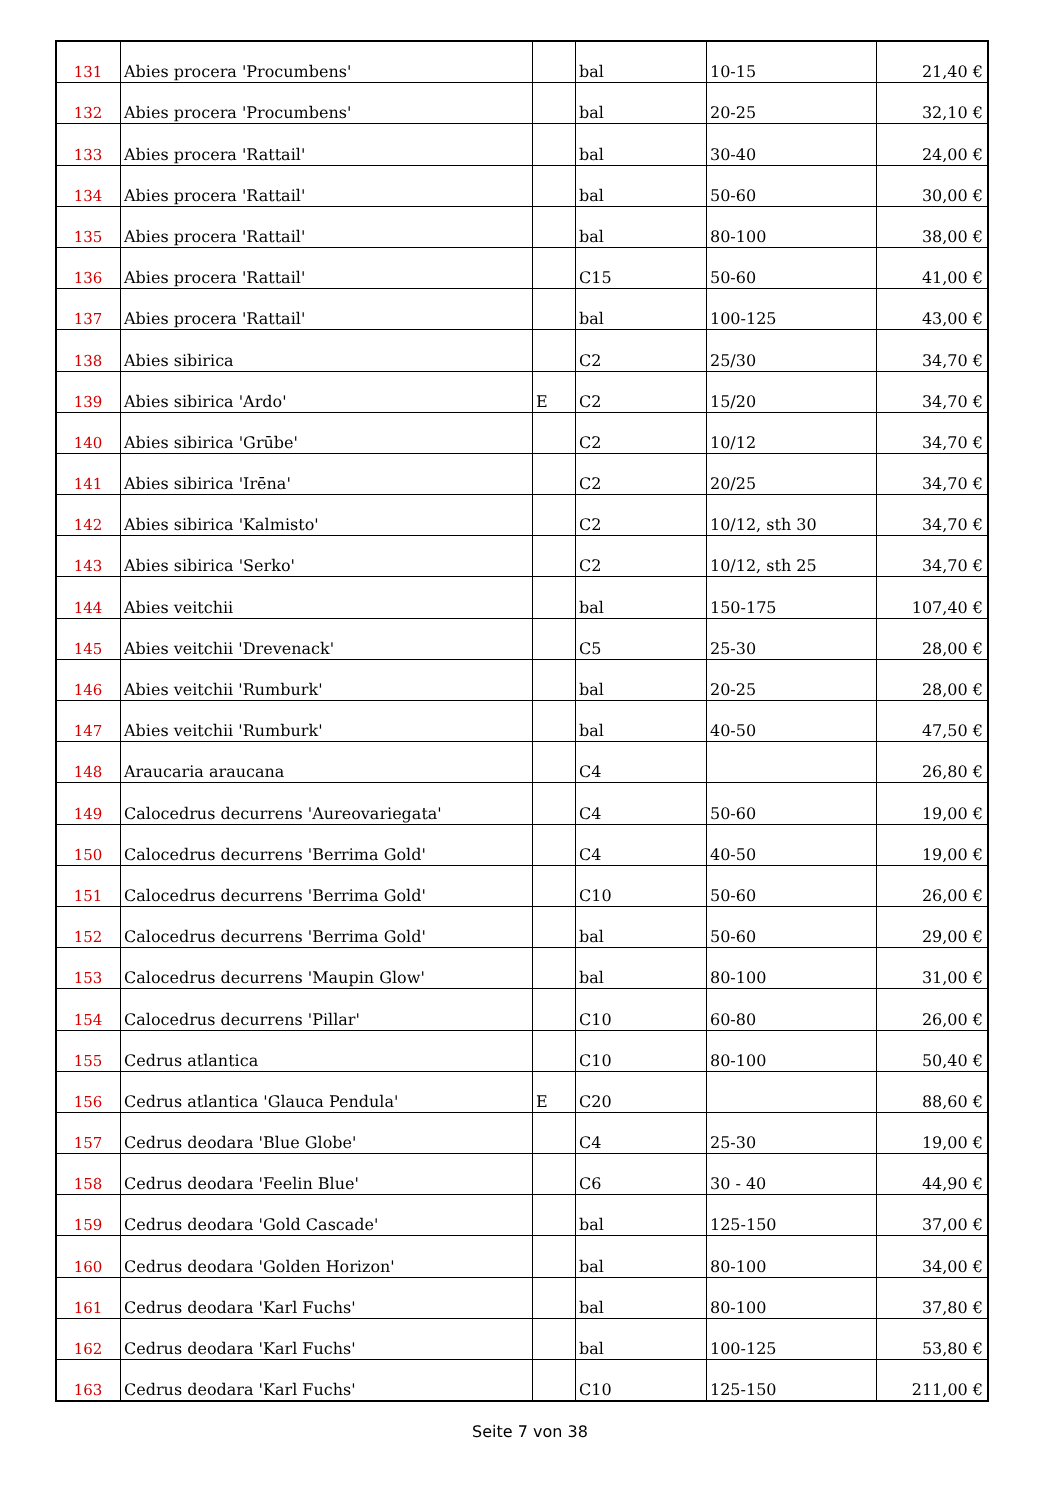| 131 | Abies procera 'Procumbens' | | bal | 10-15 | 21,40 € |
| 132 | Abies procera 'Procumbens' | | bal | 20-25 | 32,10 € |
| 133 | Abies procera 'Rattail' | | bal | 30-40 | 24,00 € |
| 134 | Abies procera 'Rattail' | | bal | 50-60 | 30,00 € |
| 135 | Abies procera 'Rattail' | | bal | 80-100 | 38,00 € |
| 136 | Abies procera 'Rattail' | | C15 | 50-60 | 41,00 € |
| 137 | Abies procera 'Rattail' | | bal | 100-125 | 43,00 € |
| 138 | Abies sibirica | | C2 | 25/30 | 34,70 € |
| 139 | Abies sibirica 'Ardo' | E | C2 | 15/20 | 34,70 € |
| 140 | Abies sibirica 'Grūbe' | | C2 | 10/12 | 34,70 € |
| 141 | Abies sibirica 'Irēna' | | C2 | 20/25 | 34,70 € |
| 142 | Abies sibirica 'Kalmisto' | | C2 | 10/12, sth 30 | 34,70 € |
| 143 | Abies sibirica 'Serko' | | C2 | 10/12, sth 25 | 34,70 € |
| 144 | Abies veitchii | | bal | 150-175 | 107,40 € |
| 145 | Abies veitchii 'Drevenack' | | C5 | 25-30 | 28,00 € |
| 146 | Abies veitchii 'Rumburk' | | bal | 20-25 | 28,00 € |
| 147 | Abies veitchii 'Rumburk' | | bal | 40-50 | 47,50 € |
| 148 | Araucaria araucana | | C4 | | 26,80 € |
| 149 | Calocedrus decurrens 'Aureovariegata' | | C4 | 50-60 | 19,00 € |
| 150 | Calocedrus decurrens 'Berrima Gold' | | C4 | 40-50 | 19,00 € |
| 151 | Calocedrus decurrens 'Berrima Gold' | | C10 | 50-60 | 26,00 € |
| 152 | Calocedrus decurrens 'Berrima Gold' | | bal | 50-60 | 29,00 € |
| 153 | Calocedrus decurrens 'Maupin Glow' | | bal | 80-100 | 31,00 € |
| 154 | Calocedrus decurrens 'Pillar' | | C10 | 60-80 | 26,00 € |
| 155 | Cedrus atlantica | | C10 | 80-100 | 50,40 € |
| 156 | Cedrus atlantica 'Glauca Pendula' | E | C20 | | 88,60 € |
| 157 | Cedrus deodara 'Blue Globe' | | C4 | 25-30 | 19,00 € |
| 158 | Cedrus deodara 'Feelin Blue' | | C6 | 30 - 40 | 44,90 € |
| 159 | Cedrus deodara 'Gold Cascade' | | bal | 125-150 | 37,00 € |
| 160 | Cedrus deodara 'Golden Horizon' | | bal | 80-100 | 34,00 € |
| 161 | Cedrus deodara 'Karl Fuchs' | | bal | 80-100 | 37,80 € |
| 162 | Cedrus deodara 'Karl Fuchs' | | bal | 100-125 | 53,80 € |
| 163 | Cedrus deodara 'Karl Fuchs' | | C10 | 125-150 | 211,00 € |
Seite 7 von 38